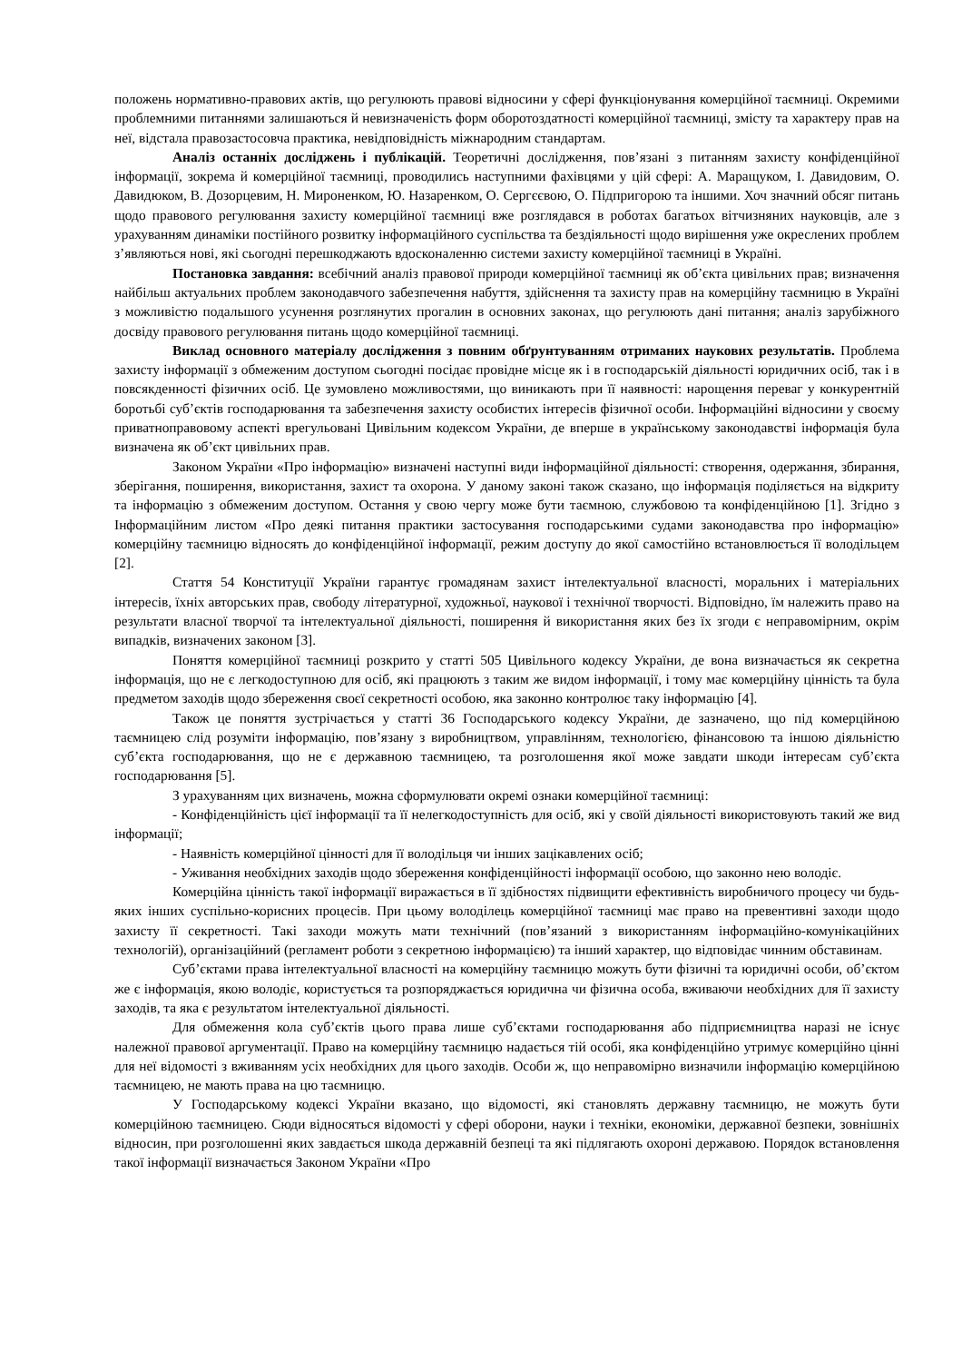положень нормативно-правових актів, що регулюють правові відносини у сфері функціонування комерційної таємниці. Окремими проблемними питаннями залишаються й невизначеність форм оборотоздатності комерційної таємниці, змісту та характеру прав на неї, відстала правозастосовча практика, невідповідність міжнародним стандартам.
Аналіз останніх досліджень і публікацій. Теоретичні дослідження, пов’язані з питанням захисту конфіденційної інформації, зокрема й комерційної таємниці, проводились наступними фахівцями у цій сфері: А. Маращуком, І. Давидовим, О. Давидюком, В. Дозорцевим, Н. Мироненком, Ю. Назаренком, О. Сергєєвою, О. Підпригорою та іншими. Хоч значний обсяг питань щодо правового регулювання захисту комерційної таємниці вже розглядався в роботах багатьох вітчизняних науковців, але з урахуванням динаміки постійного розвитку інформаційного суспільства та бездіяльності щодо вирішення уже окреслених проблем з’являються нові, які сьогодні перешкоджають вдосконаленню системи захисту комерційної таємниці в Україні.
Постановка завдання: всебічний аналіз правової природи комерційної таємниці як об’єкта цивільних прав; визначення найбільш актуальних проблем законодавчого забезпечення набуття, здійснення та захисту прав на комерційну таємницю в Україні з можливістю подальшого усунення розглянутих прогалин в основних законах, що регулюють дані питання; аналіз зарубіжного досвіду правового регулювання питань щодо комерційної таємниці.
Виклад основного матеріалу дослідження з повним обґрунтуванням отриманих наукових результатів. Проблема захисту інформації з обмеженим доступом сьогодні посідає провідне місце як і в господарській діяльності юридичних осіб, так і в повсякденності фізичних осіб. Це зумовлено можливостями, що виникають при її наявності: нарощення переваг у конкурентній боротьбі суб’єктів господарювання та забезпечення захисту особистих інтересів фізичної особи. Інформаційні відносини у своєму приватноправовому аспекті врегульовані Цивільним кодексом України, де вперше в українському законодавстві інформація була визначена як об’єкт цивільних прав.
Законом України «Про інформацію» визначені наступні види інформаційної діяльності: створення, одержання, збирання, зберігання, поширення, використання, захист та охорона. У даному законі також сказано, що інформація поділяється на відкриту та інформацію з обмеженим доступом. Остання у свою чергу може бути таємною, службовою та конфіденційною [1]. Згідно з Інформаційним листом «Про деякі питання практики застосування господарськими судами законодавства про інформацію» комерційну таємницю відносять до конфіденційної інформації, режим доступу до якої самостійно встановлюється її володільцем [2].
Стаття 54 Конституції України гарантує громадянам захист інтелектуальної власності, моральних і матеріальних інтересів, їхніх авторських прав, свободу літературної, художньої, наукової і технічної творчості. Відповідно, їм належить право на результати власної творчої та інтелектуальної діяльності, поширення й використання яких без їх згоди є неправомірним, окрім випадків, визначених законом [3].
Поняття комерційної таємниці розкрито у статті 505 Цивільного кодексу України, де вона визначається як секретна інформація, що не є легкодоступною для осіб, які працюють з таким же видом інформації, і тому має комерційну цінність та була предметом заходів щодо збереження своєї секретності особою, яка законно контролює таку інформацію [4].
Також це поняття зустрічається у статті 36 Господарського кодексу України, де зазначено, що під комерційною таємницею слід розуміти інформацію, пов’язану з виробництвом, управлінням, технологією, фінансовою та іншою діяльністю суб’єкта господарювання, що не є державною таємницею, та розголошення якої може завдати шкоди інтересам суб’єкта господарювання [5].
З урахуванням цих визначень, можна сформулювати окремі ознаки комерційної таємниці:
- Конфіденційність цієї інформації та її нелегкодоступність для осіб, які у своїй діяльності використовують такий же вид інформації;
- Наявність комерційної цінності для її володільця чи інших зацікавлених осіб;
- Уживання необхідних заходів щодо збереження конфіденційності інформації особою, що законно нею володіє.
Комерційна цінність такої інформації виражається в її здібностях підвищити ефективність виробничого процесу чи будь-яких інших суспільно-корисних процесів. При цьому володілець комерційної таємниці має право на превентивні заходи щодо захисту її секретності. Такі заходи можуть мати технічний (пов’язаний з використанням інформаційно-комунікаційних технологій), організаційний (регламент роботи з секретною інформацією) та інший характер, що відповідає чинним обставинам.
Суб’єктами права інтелектуальної власності на комерційну таємницю можуть бути фізичні та юридичні особи, об’єктом же є інформація, якою володіє, користується та розпоряджається юридична чи фізична особа, вживаючи необхідних для її захисту заходів, та яка є результатом інтелектуальної діяльності.
Для обмеження кола суб’єктів цього права лише суб’єктами господарювання або підприємництва наразі не існує належної правової аргументації. Право на комерційну таємницю надається тій особі, яка конфіденційно утримує комерційно цінні для неї відомості з вживанням усіх необхідних для цього заходів. Особи ж, що неправомірно визначили інформацію комерційною таємницею, не мають права на цю таємницю.
У Господарському кодексі України вказано, що відомості, які становлять державну таємницю, не можуть бути комерційною таємницею. Сюди відносяться відомості у сфері оборони, науки і техніки, економіки, державної безпеки, зовнішніх відносин, при розголошенні яких завдається шкода державній безпеці та які підлягають охороні державою. Порядок встановлення такої інформації визначається Законом України «Про